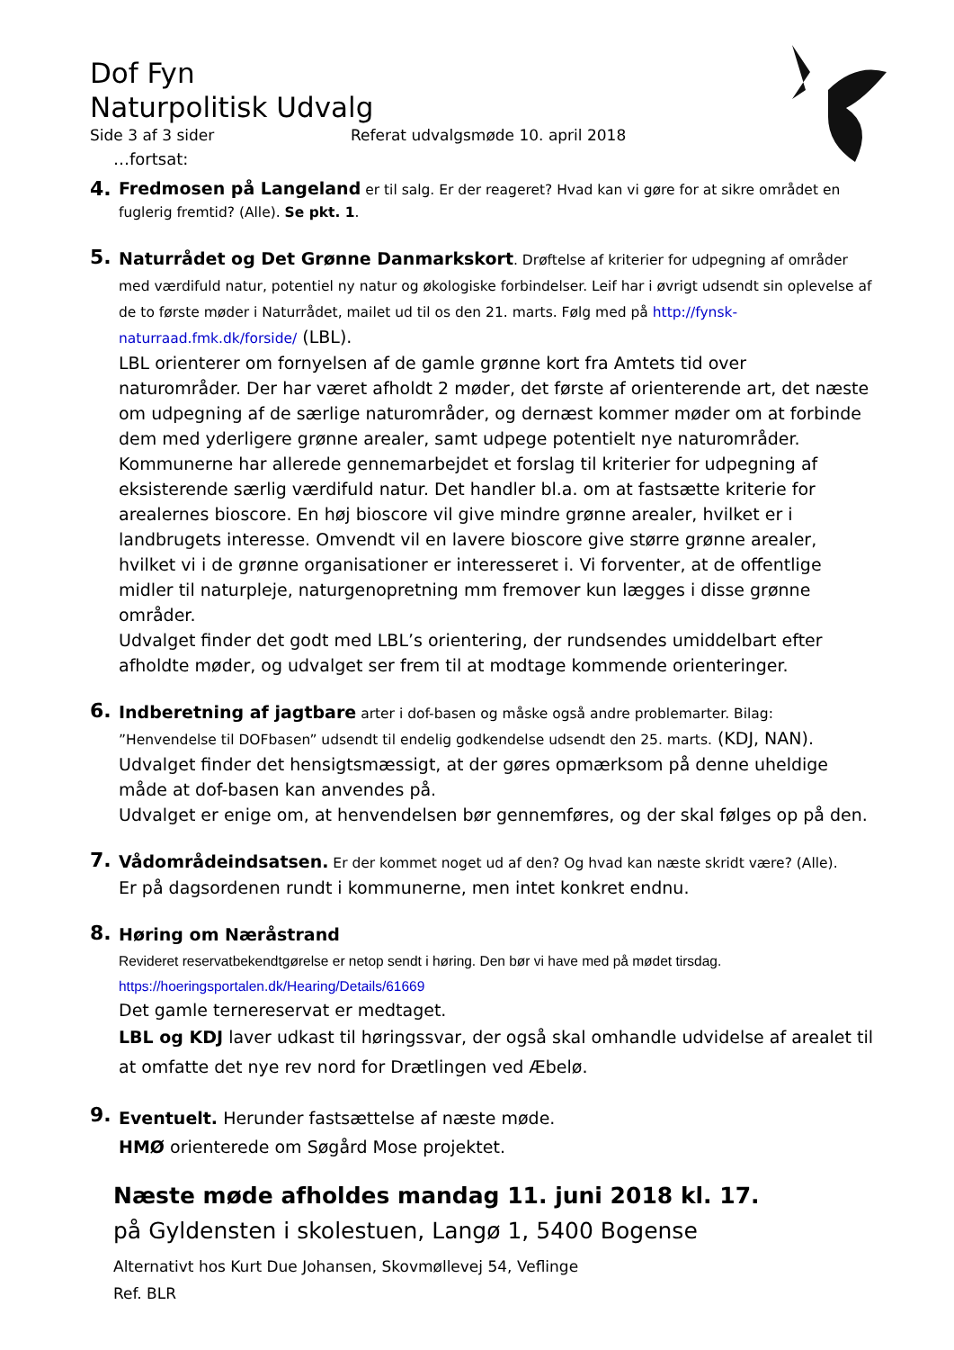Dof Fyn
Naturpolitisk Udvalg
Side 3 af 3 sider Referat udvalgsmøde 10. april 2018
…fortsat:
4.
Fredmosen på Langeland er til salg. Er der reageret? Hvad kan vi gøre for at sikre området en fuglerig fremtid? (Alle). Se pkt. 1.
5.
Naturrådet og Det Grønne Danmarkskort. Drøftelse af kriterier for udpegning af områder med værdifuld natur, potentiel ny natur og økologiske forbindelser. Leif har i øvrigt udsendt sin oplevelse af de to første møder i Naturrådet, mailet ud til os den 21. marts. Følg med på http://fynsk-naturraad.fmk.dk/forside/ (LBL).
LBL orienterer om fornyelsen af de gamle grønne kort fra Amtets tid over naturområder. Der har været afholdt 2 møder, det første af orienterende art, det næste om udpegning af de særlige naturområder, og dernæst kommer møder om at forbinde dem med yderligere grønne arealer, samt udpege potentielt nye naturområder. Kommunerne har allerede gennemarbejdet et forslag til kriterier for udpegning af eksisterende særlig værdifuld natur. Det handler bl.a. om at fastsætte kriterie for arealernes bioscore. En høj bioscore vil give mindre grønne arealer, hvilket er i landbrugets interesse. Omvendt vil en lavere bioscore give større grønne arealer, hvilket vi i de grønne organisationer er interesseret i. Vi forventer, at de offentlige midler til naturpleje, naturgenopretning mm fremover kun lægges i disse grønne områder.
Udvalget finder det godt med LBL’s orientering, der rundsendes umiddelbart efter afholdte møder, og udvalget ser frem til at modtage kommende orienteringer.
6.
Indberetning af jagtbare arter i dof-basen og måske også andre problemarter. Bilag: ”Henvendelse til DOFbasen” udsendt til endelig godkendelse udsendt den 25. marts. (KDJ, NAN).
Udvalget finder det hensigtsmæssigt, at der gøres opmærksom på denne uheldige måde at dof-basen kan anvendes på.
Udvalget er enige om, at henvendelsen bør gennemføres, og der skal følges op på den.
7.
Vådområdeindsatsen. Er der kommet noget ud af den? Og hvad kan næste skridt være? (Alle).
Er på dagsordenen rundt i kommunerne, men intet konkret endnu.
8.
Høring om Næråstrand
Revideret reservatbekendtgørelse er netop sendt i høring. Den bør vi have med på mødet tirsdag.
https://hoeringsportalen.dk/Hearing/Details/61669
Det gamle ternereservat er medtaget.
LBL og KDJ laver udkast til høringssvar, der også skal omhandle udvidelse af arealet til at omfatte det nye rev nord for Drætlingen ved Æbelø.
9.
Eventuelt. Herunder fastsættelse af næste møde.
HMØ orienterede om Søgård Mose projektet.
Næste møde afholdes mandag 11. juni 2018 kl. 17.
på Gyldensten i skolestuen, Langø 1, 5400 Bogense
Alternativt hos Kurt Due Johansen, Skovmøllevej 54, Veflinge
Ref. BLR